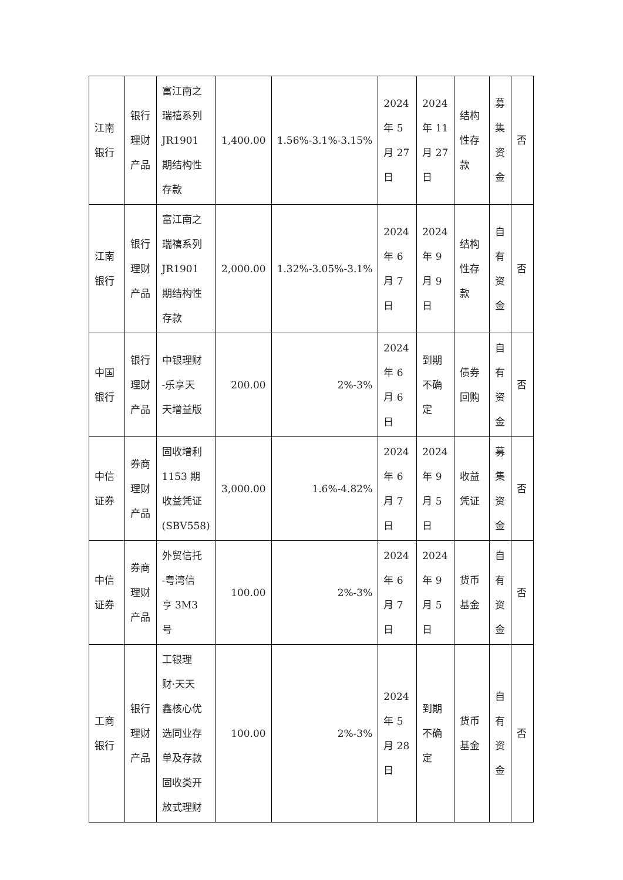| 江南 银行 | 银行 理财 产品 | 富江南之 瑞禧系列 JR1901 期结构性 存款 | 1,400.00 | 1.56%-3.1%-3.15% | 2024 年 5 月 27 日 | 2024 年 11 月 27 日 | 结构 性存 款 | 募 集 资 金 | 否 |
| 江南 银行 | 银行 理财 产品 | 富江南之 瑞禧系列 JR1901 期结构性 存款 | 2,000.00 | 1.32%-3.05%-3.1% | 2024 年 6 月 7 日 | 2024 年 9 月 9 日 | 结构 性存 款 | 自 有 资 金 | 否 |
| 中国 银行 | 银行 理财 产品 | 中银理财 -乐享天 天增益版 | 200.00 | 2%-3% | 2024 年 6 月 6 日 | 到期 不确 定 | 债券 回购 | 自 有 资 金 | 否 |
| 中信 证券 | 券商 理财 产品 | 固收增利 1153 期 收益凭证 (SBV558) | 3,000.00 | 1.6%-4.82% | 2024 年 6 月 7 日 | 2024 年 9 月 5 日 | 收益 凭证 | 募 集 资 金 | 否 |
| 中信 证券 | 券商 理财 产品 | 外贸信托 -粤湾信 亨 3M3 号 | 100.00 | 2%-3% | 2024 年 6 月 7 日 | 2024 年 9 月 5 日 | 货币 基金 | 自 有 资 金 | 否 |
| 工商 银行 | 银行 理财 产品 | 工银理 财·天天 鑫核心优 选同业存 单及存款 固收类开 放式理财 | 100.00 | 2%-3% | 2024 年 5 月 28 日 | 到期 不确 定 | 货币 基金 | 自 有 资 金 | 否 |